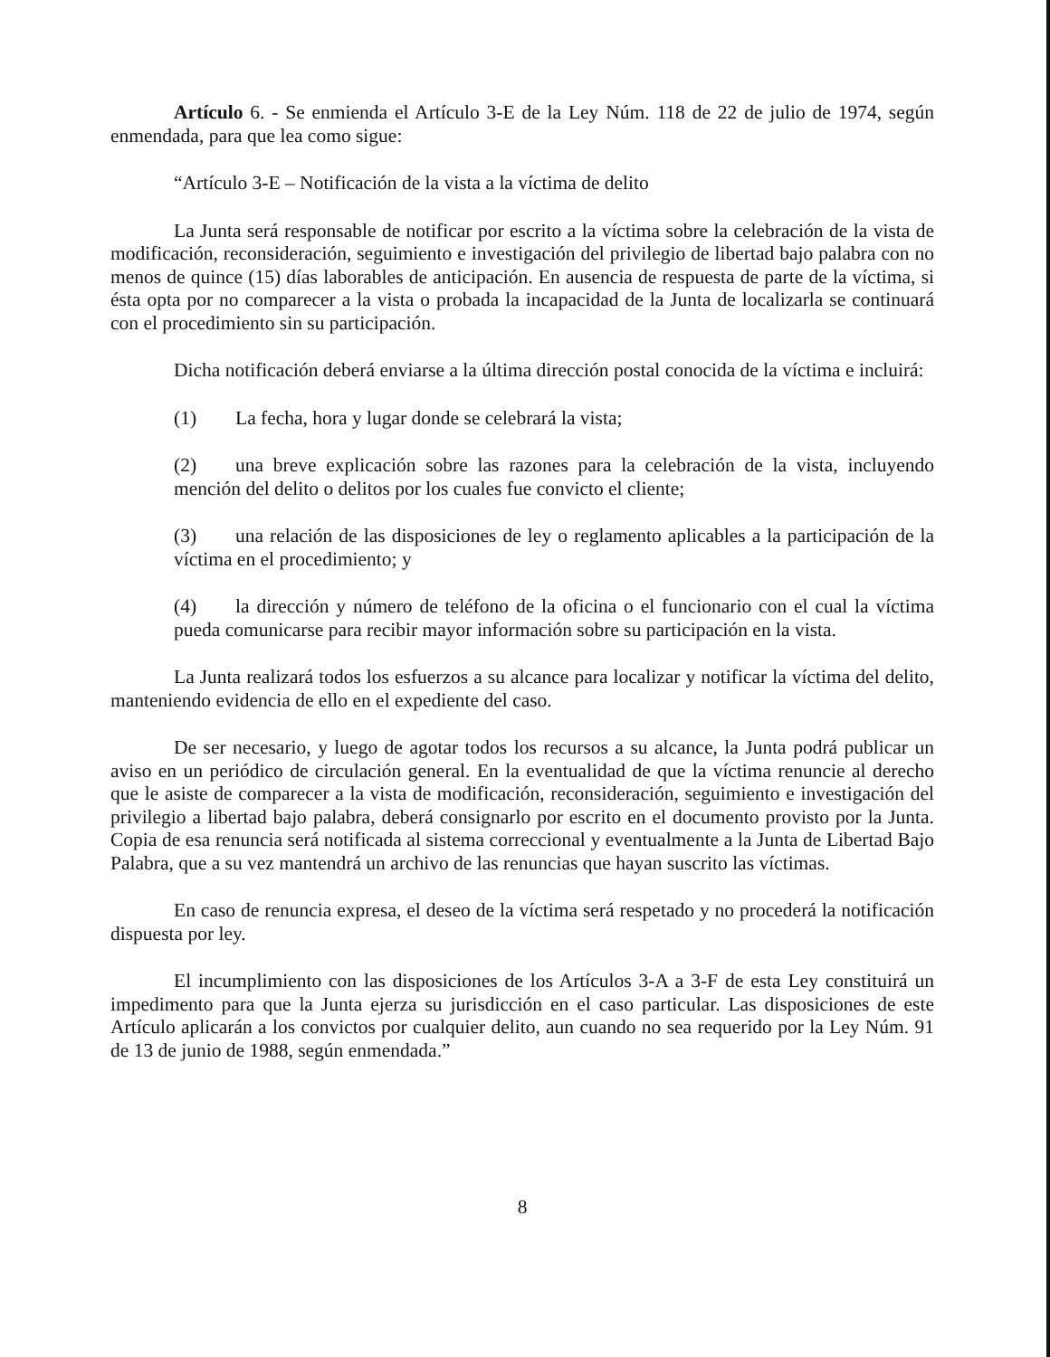Artículo 6. - Se enmienda el Artículo 3-E de la Ley Núm. 118 de 22 de julio de 1974, según enmendada, para que lea como sigue:
“Artículo 3-E – Notificación de la vista a la víctima de delito
La Junta será responsable de notificar por escrito a la víctima sobre la celebración de la vista de modificación, reconsideración, seguimiento e investigación del privilegio de libertad bajo palabra con no menos de quince (15) días laborables de anticipación. En ausencia de respuesta de parte de la víctima, si ésta opta por no comparecer a la vista o probada la incapacidad de la Junta de localizarla se continuará con el procedimiento sin su participación.
Dicha notificación deberá enviarse a la última dirección postal conocida de la víctima e incluirá:
(1) La fecha, hora y lugar donde se celebrará la vista;
(2) una breve explicación sobre las razones para la celebración de la vista, incluyendo mención del delito o delitos por los cuales fue convicto el cliente;
(3) una relación de las disposiciones de ley o reglamento aplicables a la participación de la víctima en el procedimiento; y
(4) la dirección y número de teléfono de la oficina o el funcionario con el cual la víctima pueda comunicarse para recibir mayor información sobre su participación en la vista.
La Junta realizará todos los esfuerzos a su alcance para localizar y notificar la víctima del delito, manteniendo evidencia de ello en el expediente del caso.
De ser necesario, y luego de agotar todos los recursos a su alcance, la Junta podrá publicar un aviso en un periódico de circulación general. En la eventualidad de que la víctima renuncie al derecho que le asiste de comparecer a la vista de modificación, reconsideración, seguimiento e investigación del privilegio a libertad bajo palabra, deberá consignarlo por escrito en el documento provisto por la Junta. Copia de esa renuncia será notificada al sistema correccional y eventualmente a la Junta de Libertad Bajo Palabra, que a su vez mantendrá un archivo de las renuncias que hayan suscrito las víctimas.
En caso de renuncia expresa, el deseo de la víctima será respetado y no procederá la notificación dispuesta por ley.
El incumplimiento con las disposiciones de los Artículos 3-A a 3-F de esta Ley constituirá un impedimento para que la Junta ejerza su jurisdicción en el caso particular. Las disposiciones de este Artículo aplicarán a los convictos por cualquier delito, aun cuando no sea requerido por la Ley Núm. 91 de 13 de junio de 1988, según enmendada.”
8